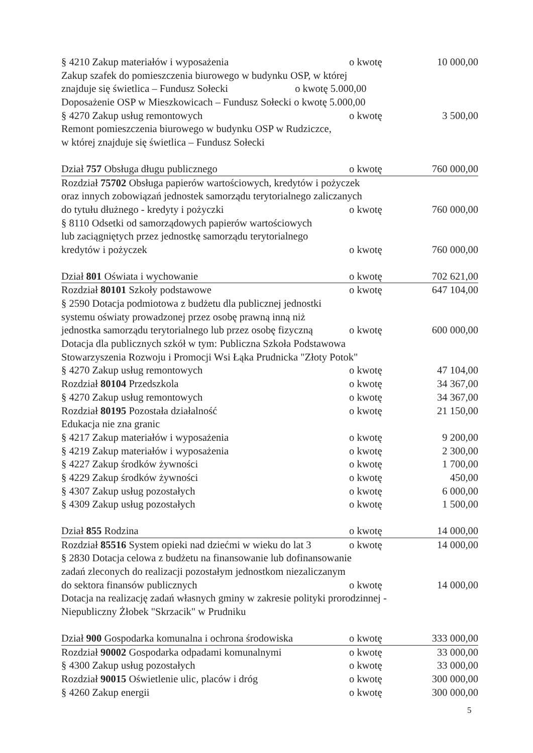§ 4210 Zakup materiałów i wyposażenia o kwotę 10 000,00
Zakup szafek do pomieszczenia biurowego w budynku OSP, w której
znajduje się świetlica – Fundusz Sołecki o kwotę 5.000,00
Doposażenie OSP w Mieszkowicach – Fundusz Sołecki o kwotę 5.000,00
§ 4270 Zakup usług remontowych o kwotę 3 500,00
Remont pomieszczenia biurowego w budynku OSP w Rudziczce,
w której znajduje się świetlica – Fundusz Sołecki
Dział 757 Obsługa długu publicznego o kwotę 760 000,00
Rozdział 75702 Obsługa papierów wartościowych, kredytów i pożyczek
oraz innych zobowiązań jednostek samorządu terytorialnego zaliczanych
do tytułu dłużnego - kredyty i pożyczki o kwotę 760 000,00
§ 8110 Odsetki od samorządowych papierów wartościowych
lub zaciągniętych przez jednostkę samorządu terytorialnego
kredytów i pożyczek o kwotę 760 000,00
Dział 801 Oświata i wychowanie o kwotę 702 621,00
Rozdział 80101 Szkoły podstawowe o kwotę 647 104,00
§ 2590 Dotacja podmiotowa z budżetu dla publicznej jednostki
systemu oświaty prowadzonej przez osobę prawną inną niż
jednostka samorządu terytorialnego lub przez osobę fizyczną o kwotę 600 000,00
Dotacja dla publicznych szkół w tym: Publiczna Szkoła Podstawowa
Stowarzyszenia Rozwoju i Promocji Wsi Łąka Prudnicka "Złoty Potok"
§ 4270 Zakup usług remontowych o kwotę 47 104,00
Rozdział 80104 Przedszkola o kwotę 34 367,00
§ 4270 Zakup usług remontowych o kwotę 34 367,00
Rozdział 80195 Pozostała działalność o kwotę 21 150,00
Edukacja nie zna granic
§ 4217 Zakup materiałów i wyposażenia o kwotę 9 200,00
§ 4219 Zakup materiałów i wyposażenia o kwotę 2 300,00
§ 4227 Zakup środków żywności o kwotę 1 700,00
§ 4229 Zakup środków żywności o kwotę 450,00
§ 4307 Zakup usług pozostałych o kwotę 6 000,00
§ 4309 Zakup usług pozostałych o kwotę 1 500,00
Dział 855 Rodzina o kwotę 14 000,00
Rozdział 85516 System opieki nad dziećmi w wieku do lat 3 o kwotę 14 000,00
§ 2830 Dotacja celowa z budżetu na finansowanie lub dofinansowanie
zadań zleconych do realizacji pozostałym jednostkom niezaliczanym
do sektora finansów publicznych o kwotę 14 000,00
Dotacja na realizację zadań własnych gminy w zakresie polityki prorodzinnej -
Niepubliczny Żłobek "Skrzacik" w Prudniku
Dział 900 Gospodarka komunalna i ochrona środowiska o kwotę 333 000,00
Rozdział 90002 Gospodarka odpadami komunalnymi o kwotę 33 000,00
§ 4300 Zakup usług pozostałych o kwotę 33 000,00
Rozdział 90015 Oświetlenie ulic, placów i dróg o kwotę 300 000,00
§ 4260 Zakup energii o kwotę 300 000,00
5